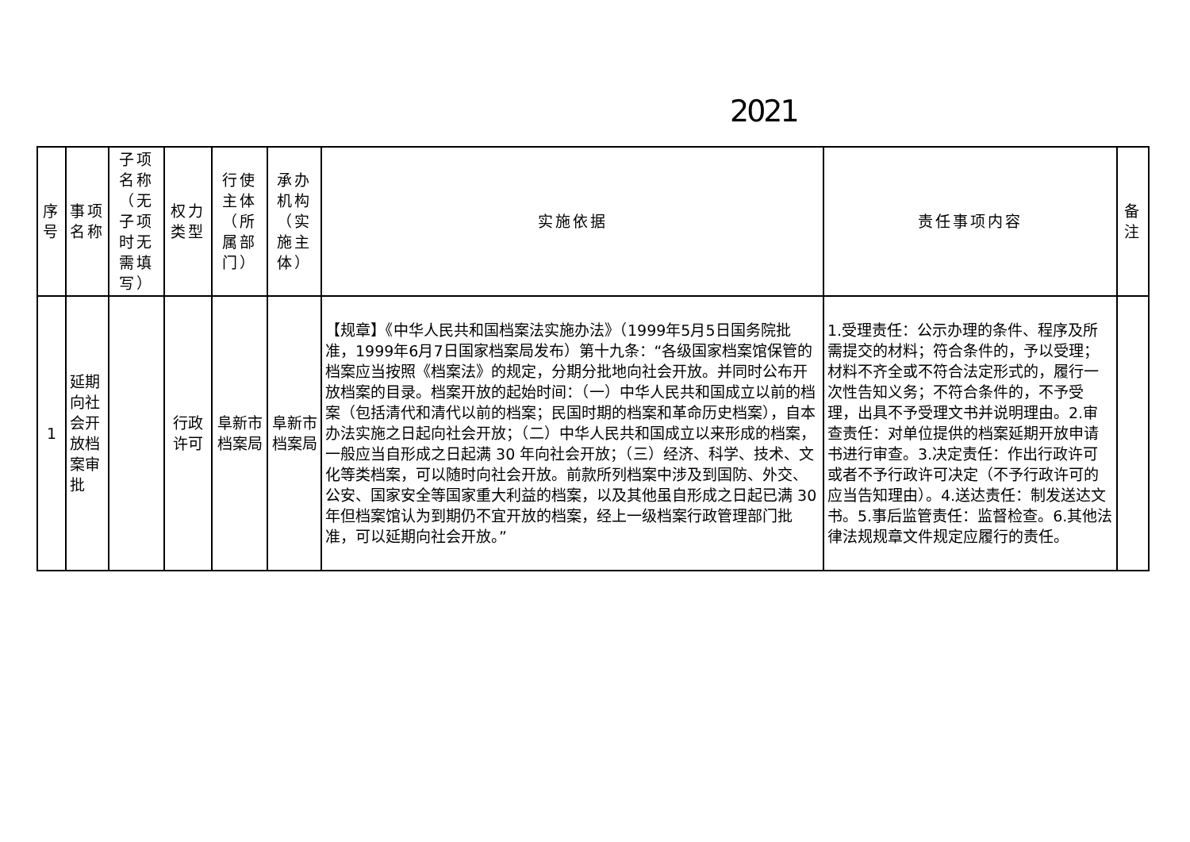2021
| 序号 | 事项名称 | 子项名称（无子项时无需填写） | 权力类型 | 行使主体（所属部门） | 承办机构（实施主体） | 实施依据 | 责任事项内容 | 备注 |
| --- | --- | --- | --- | --- | --- | --- | --- | --- |
| 1 | 延期向社会开放档案审批 | | 行政许可 | 阜新市档案局 | 阜新市档案局 | 【规章】《中华人民共和国档案法实施办法》（1999年5月5日国务院批准，1999年6月7日国家档案局发布）第十九条：“各级国家档案馆保管的档案应当按照《档案法》的规定，分期分批地向社会开放。并同时公布开放档案的目录。档案开放的起始时间：（一）中华人民共和国成立以前的档案（包括清代和清代以前的档案；民国时期的档案和革命历史档案），自本办法实施之日起向社会开放；（二）中华人民共和国成立以来形成的档案，一般应当自形成之日起满 30 年向社会开放；（三）经济、科学、技术、文化等类档案，可以随时向社会开放。前款所列档案中涉及到国防、外交、公安、国家安全等国家重大利益的档案，以及其他虽自形成之日起已满 30 年但档案馆认为到期仍不宜开放的档案，经上一级档案行政管理部门批准，可以延期向社会开放。” | 1.受理责任：公示办理的条件、程序及所需提交的材料；符合条件的，予以受理；材料不齐全或不符合法定形式的，履行一次性告知义务；不符合条件的，不予受理，出具不予受理文书并说明理由。2.审查责任：对单位提供的档案延期开放申请书进行审查。3.决定责任：作出行政许可或者不予行政许可决定（不予行政许可的应当告知理由）。4.送达责任：制发送达文书。5.事后监管责任：监督检查。6.其他法律法规规章文件规定应履行的责任。 | |